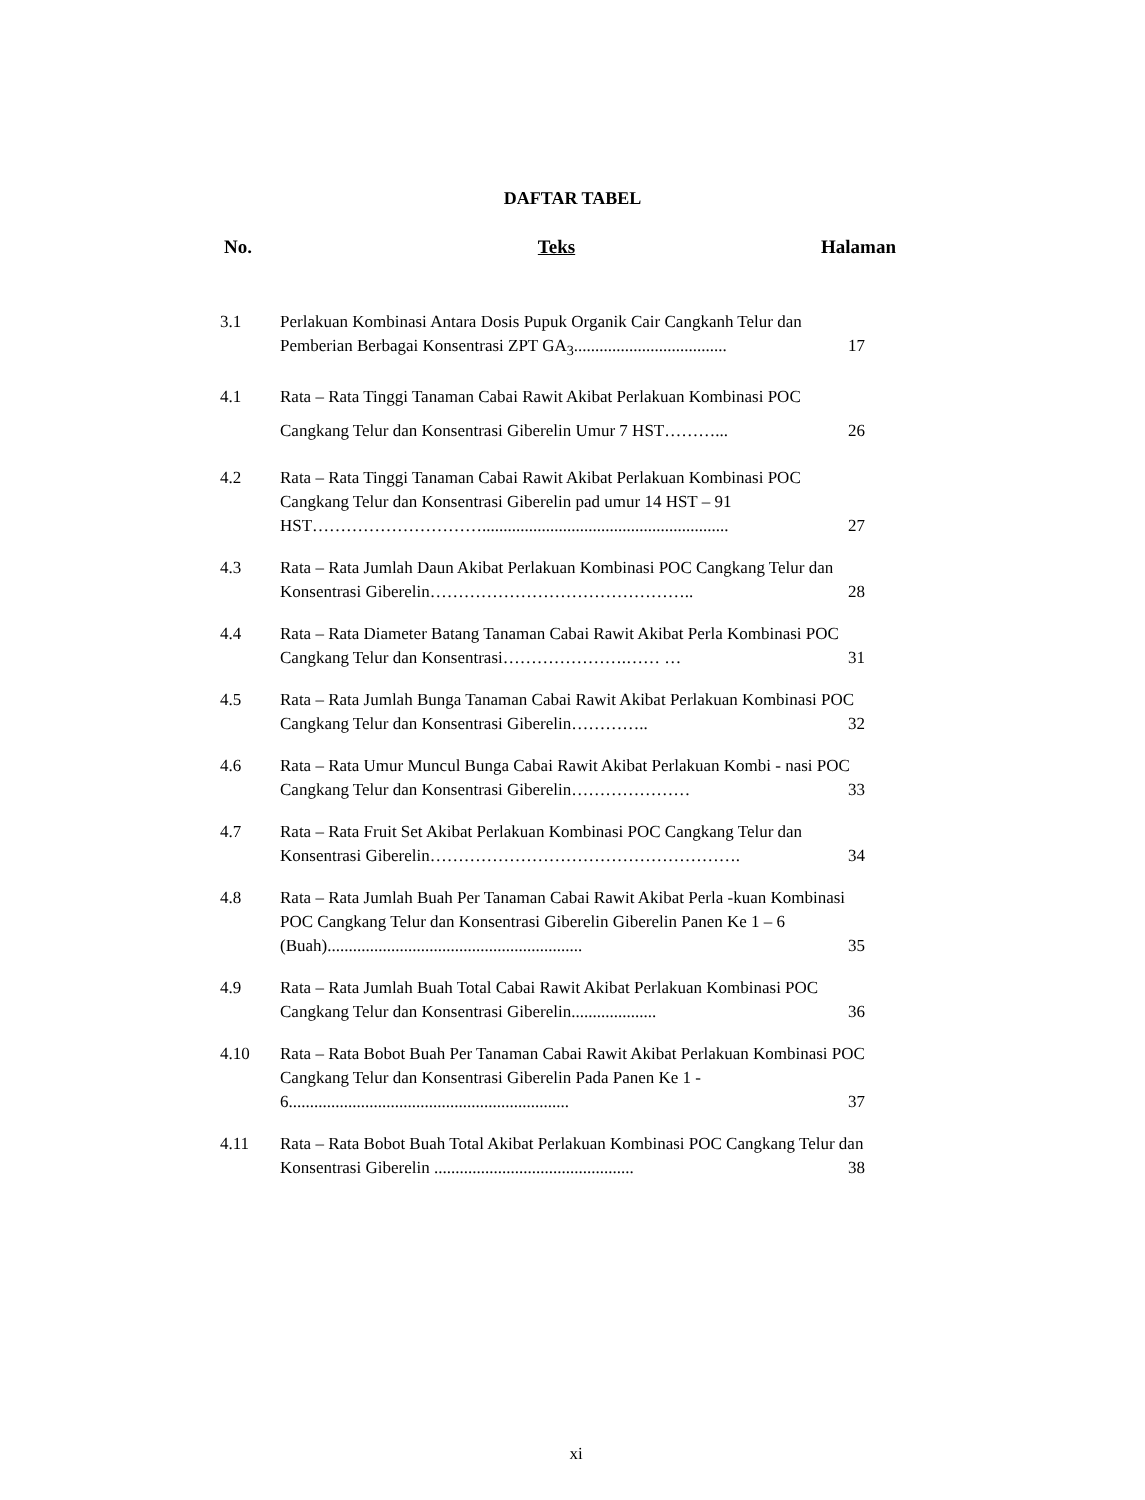DAFTAR TABEL
No. Teks Halaman
3.1 Perlakuan Kombinasi Antara Dosis Pupuk Organik Cair Cangkanh Telur dan Pemberian Berbagai Konsentrasi ZPT GA<sub>3</sub>.................................... 17
4.1 Rata – Rata Tinggi Tanaman Cabai Rawit Akibat Perlakuan Kombinasi POC Cangkang Telur dan Konsentrasi Giberelin Umur 7 HST………... 26
4.2 Rata – Rata Tinggi Tanaman Cabai Rawit Akibat Perlakuan Kombinasi POC Cangkang Telur dan Konsentrasi Giberelin pad umur 14 HST – 91 HST………………………….......................................................... 27
4.3 Rata – Rata Jumlah Daun Akibat Perlakuan Kombinasi POC Cangkang Telur dan Konsentrasi Giberelin……………………………………….. 28
4.4 Rata – Rata Diameter Batang Tanaman Cabai Rawit Akibat Perla Kombinasi POC Cangkang Telur dan Konsentrasi………………….…… … 31
4.5 Rata – Rata Jumlah Bunga Tanaman Cabai Rawit Akibat Perlakuan Kombinasi POC Cangkang Telur dan Konsentrasi Giberelin………….. 32
4.6 Rata – Rata Umur Muncul Bunga Cabai Rawit Akibat Perlakuan Kombi - nasi POC Cangkang Telur dan Konsentrasi Giberelin………………… 33
4.7 Rata – Rata Fruit Set Akibat Perlakuan Kombinasi POC Cangkang Telur dan Konsentrasi Giberelin………………………………………………. 34
4.8 Rata – Rata Jumlah Buah Per Tanaman Cabai Rawit Akibat Perla -kuan Kombinasi POC Cangkang Telur dan Konsentrasi Giberelin Giberelin Panen Ke 1 – 6 (Buah)............................................................ 35
4.9 Rata – Rata Jumlah Buah Total Cabai Rawit Akibat Perlakuan Kombinasi POC Cangkang Telur dan Konsentrasi Giberelin.................... 36
4.10 Rata – Rata Bobot Buah Per Tanaman Cabai Rawit Akibat Perlakuan Kombinasi POC Cangkang Telur dan Konsentrasi Giberelin Pada Panen Ke 1 - 6.................................................................. 37
4.11 Rata – Rata Bobot Buah Total Akibat Perlakuan Kombinasi POC Cangkang Telur dan Konsentrasi Giberelin ............................................... 38
xi